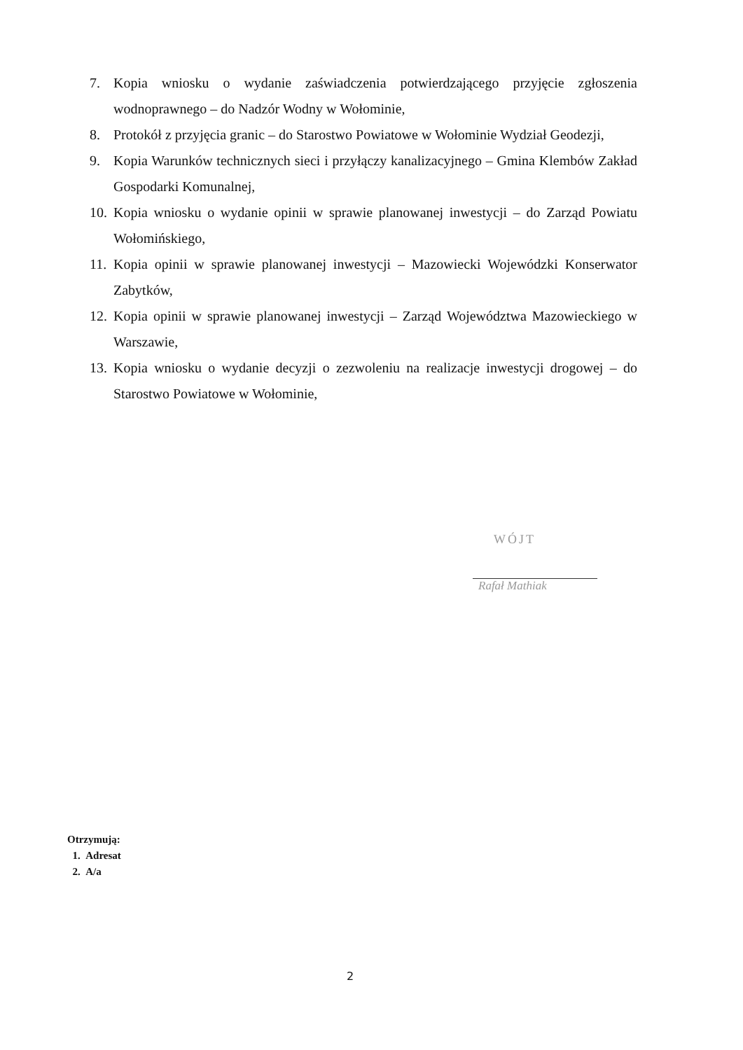7. Kopia wniosku o wydanie zaświadczenia potwierdzającego przyjęcie zgłoszenia wodnoprawnego – do Nadzór Wodny w Wołominie,
8. Protokół z przyjęcia granic – do Starostwo Powiatowe w Wołominie Wydział Geodezji,
9. Kopia Warunków technicznych sieci i przyłączy kanalizacyjnego – Gmina Klembów Zakład Gospodarki Komunalnej,
10. Kopia wniosku o wydanie opinii w sprawie planowanej inwestycji – do Zarząd Powiatu Wołomińskiego,
11. Kopia opinii w sprawie planowanej inwestycji – Mazowiecki Wojewódzki Konserwator Zabytków,
12. Kopia opinii w sprawie planowanej inwestycji – Zarząd Województwa Mazowieckiego w Warszawie,
13. Kopia wniosku o wydanie decyzji o zezwoleniu na realizacje inwestycji drogowej – do Starostwo Powiatowe w Wołominie,
WÓJT
Rafał Mathiak
Otrzymują:
1. Adresat
2. A/a
2